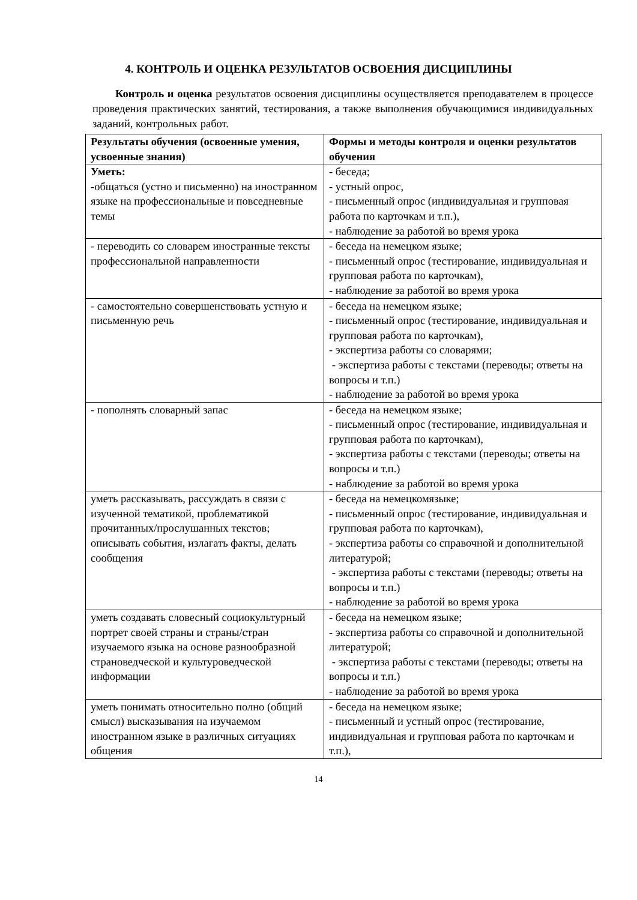4. КОНТРОЛЬ И ОЦЕНКА РЕЗУЛЬТАТОВ ОСВОЕНИЯ ДИСЦИПЛИНЫ
Контроль и оценка результатов освоения дисциплины осуществляется преподавателем в процессе проведения практических занятий, тестирования, а также выполнения обучающимися индивидуальных заданий, контрольных работ.
| Результаты обучения (освоенные умения, усвоенные знания) | Формы и методы контроля и оценки результатов обучения |
| --- | --- |
| Уметь: -общаться (устно и письменно) на иностранном языке на профессиональные и повседневные темы | - беседа; - устный опрос, - письменный опрос (индивидуальная и групповая работа по карточкам и т.п.), - наблюдение за работой во время урока |
| - переводить со словарем иностранные тексты профессиональной направленности | - беседа на немецком языке; - письменный опрос (тестирование, индивидуальная и групповая работа по карточкам), - наблюдение за работой во время урока |
| - самостоятельно совершенствовать устную и письменную речь | - беседа на немецком языке; - письменный опрос (тестирование, индивидуальная и групповая работа по карточкам), - экспертиза работы со словарями; - экспертиза работы с текстами (переводы; ответы на вопросы и т.п.) - наблюдение за работой во время урока |
| - пополнять словарный запас | - беседа на немецком языке; - письменный опрос (тестирование, индивидуальная и групповая работа по карточкам), - экспертиза работы с текстами (переводы; ответы на вопросы и т.п.) - наблюдение за работой во время урока |
| уметь рассказывать, рассуждать в связи с изученной тематикой, проблематикой прочитанных/прослушанных текстов; описывать события, излагать факты, делать сообщения | - беседа на немецкомязыке; - письменный опрос (тестирование, индивидуальная и групповая работа по карточкам), - экспертиза работы со справочной и дополнительной литературой; - экспертиза работы с текстами (переводы; ответы на вопросы и т.п.) - наблюдение за работой во время урока |
| уметь создавать словесный социокультурный портрет своей страны и страны/стран изучаемого языка на основе разнообразной страноведческой и культуроведческой информации | - беседа на немецком языке; - экспертиза работы со справочной и дополнительной литературой; - экспертиза работы с текстами (переводы; ответы на вопросы и т.п.) - наблюдение за работой во время урока |
| уметь понимать относительно полно (общий смысл) высказывания на изучаемом иностранном языке в различных ситуациях общения | - беседа на немецком языке; - письменный и устный опрос (тестирование, индивидуальная и групповая работа по карточкам и т.п.), |
14